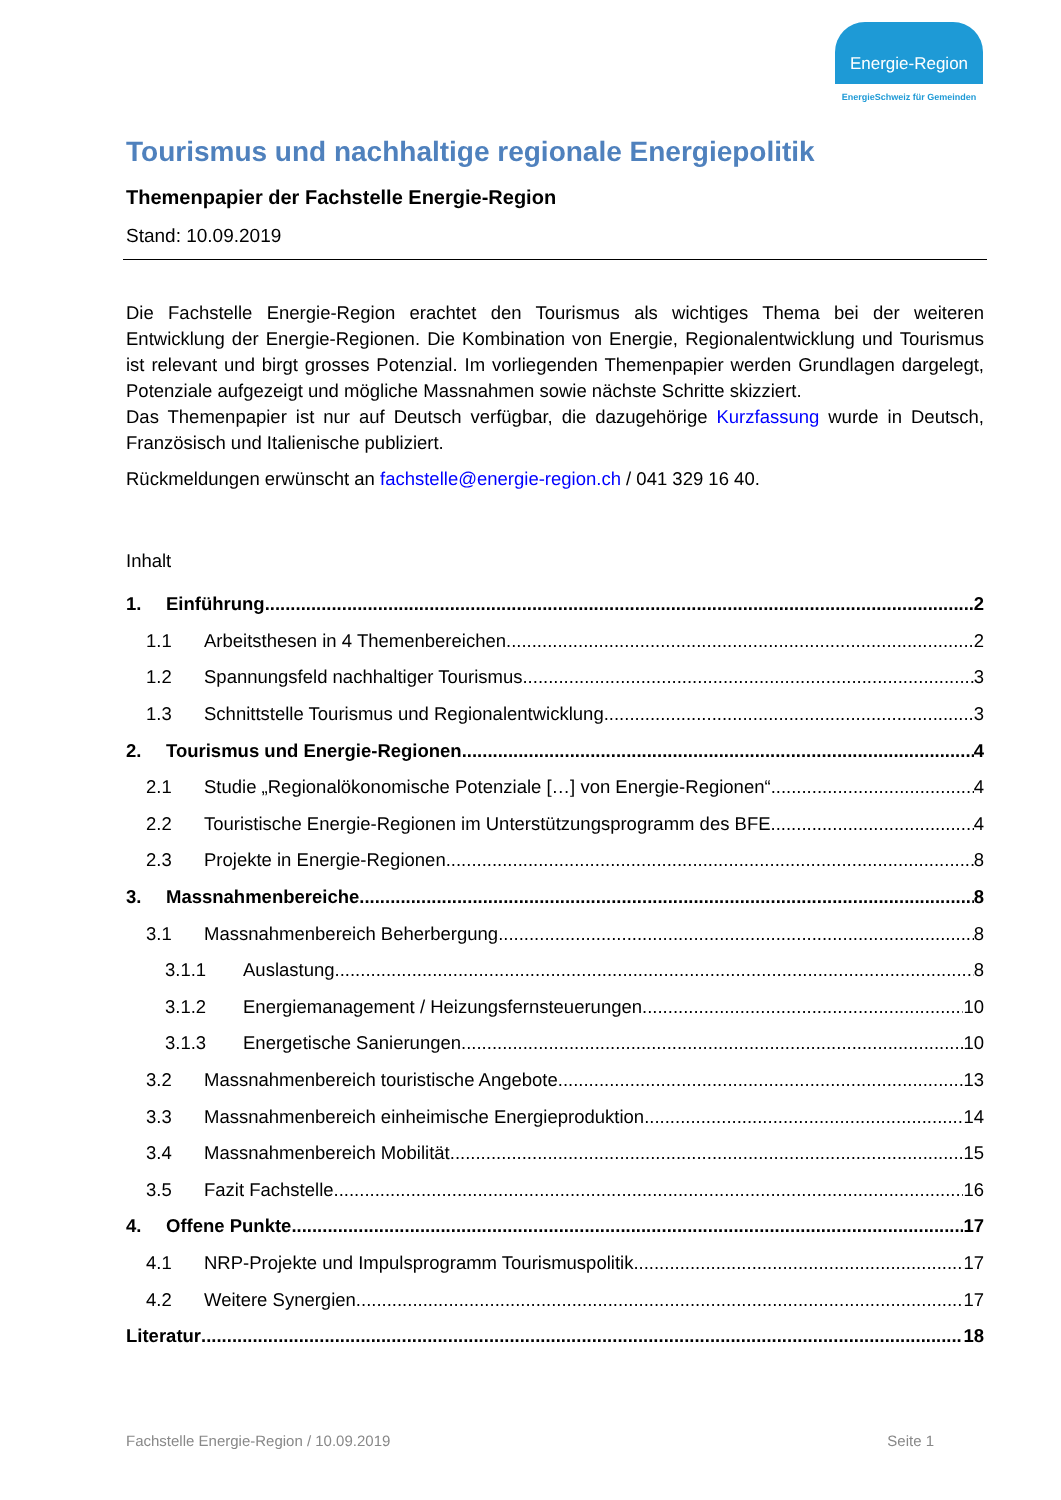Energie-Region
EnergieSchweiz für Gemeinden
Tourismus und nachhaltige regionale Energiepolitik
Themenpapier der Fachstelle Energie-Region
Stand: 10.09.2019
Die Fachstelle Energie-Region erachtet den Tourismus als wichtiges Thema bei der weiteren Entwicklung der Energie-Regionen. Die Kombination von Energie, Regionalentwicklung und Tourismus ist relevant und birgt grosses Potenzial. Im vorliegenden Themenpapier werden Grundlagen dargelegt, Potenziale aufgezeigt und mögliche Massnahmen sowie nächste Schritte skizziert.
Das Themenpapier ist nur auf Deutsch verfügbar, die dazugehörige Kurzfassung wurde in Deutsch, Französisch und Italienische publiziert.
Rückmeldungen erwünscht an fachstelle@energie-region.ch / 041 329 16 40.
Inhalt
1. Einführung 2
1.1 Arbeitsthesen in 4 Themenbereichen 2
1.2 Spannungsfeld nachhaltiger Tourismus 3
1.3 Schnittstelle Tourismus und Regionalentwicklung 3
2. Tourismus und Energie-Regionen 4
2.1 Studie „Regionalökonomische Potenziale […] von Energie-Regionen“ 4
2.2 Touristische Energie-Regionen im Unterstützungsprogramm des BFE 4
2.3 Projekte in Energie-Regionen 8
3. Massnahmenbereiche 8
3.1 Massnahmenbereich Beherbergung 8
3.1.1 Auslastung 8
3.1.2 Energiemanagement / Heizungsfernsteuerungen 10
3.1.3 Energetische Sanierungen 10
3.2 Massnahmenbereich touristische Angebote 13
3.3 Massnahmenbereich einheimische Energieproduktion 14
3.4 Massnahmenbereich Mobilität 15
3.5 Fazit Fachstelle 16
4. Offene Punkte 17
4.1 NRP-Projekte und Impulsprogramm Tourismuspolitik 17
4.2 Weitere Synergien 17
Literatur 18
Fachstelle Energie-Region / 10.09.2019 Seite 1